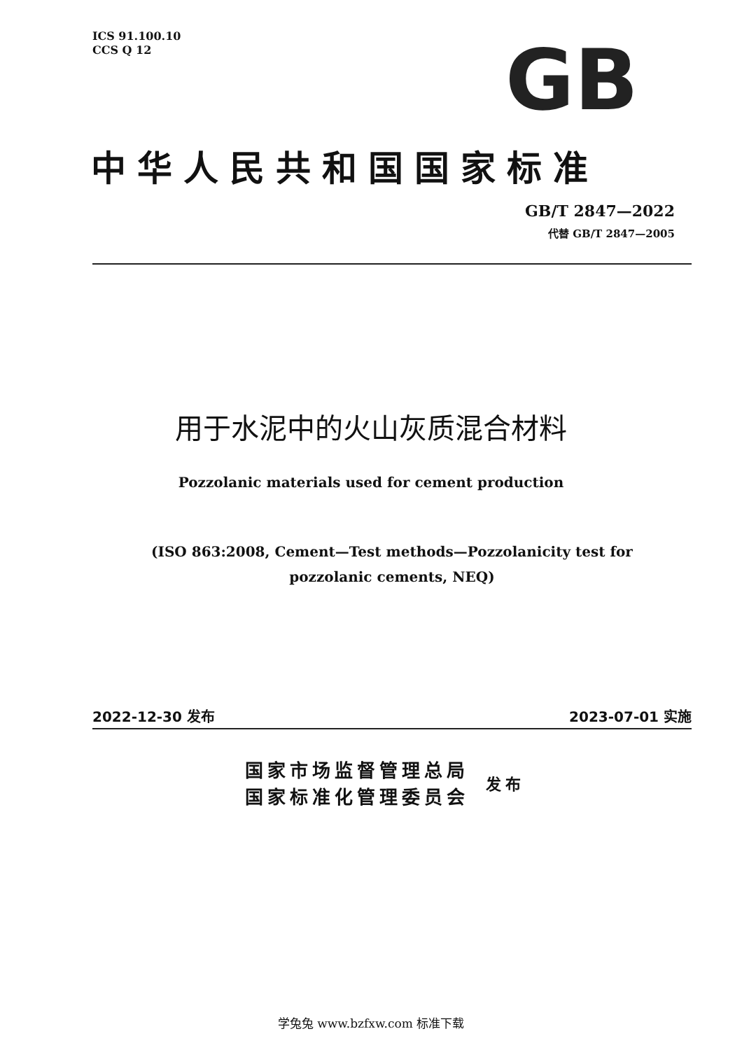ICS 91.100.10
CCS Q 12
GB
中华人民共和国国家标准
GB/T 2847—2022
代替 GB/T 2847—2005
用于水泥中的火山灰质混合材料
Pozzolanic materials used for cement production
(ISO 863:2008, Cement—Test methods—Pozzolanicity test for pozzolanic cements, NEQ)
2022-12-30 发布 2023-07-01 实施
国家市场监督管理总局
国家标准化管理委员会
发布
学兔兔 www.bzfxw.com 标准下载